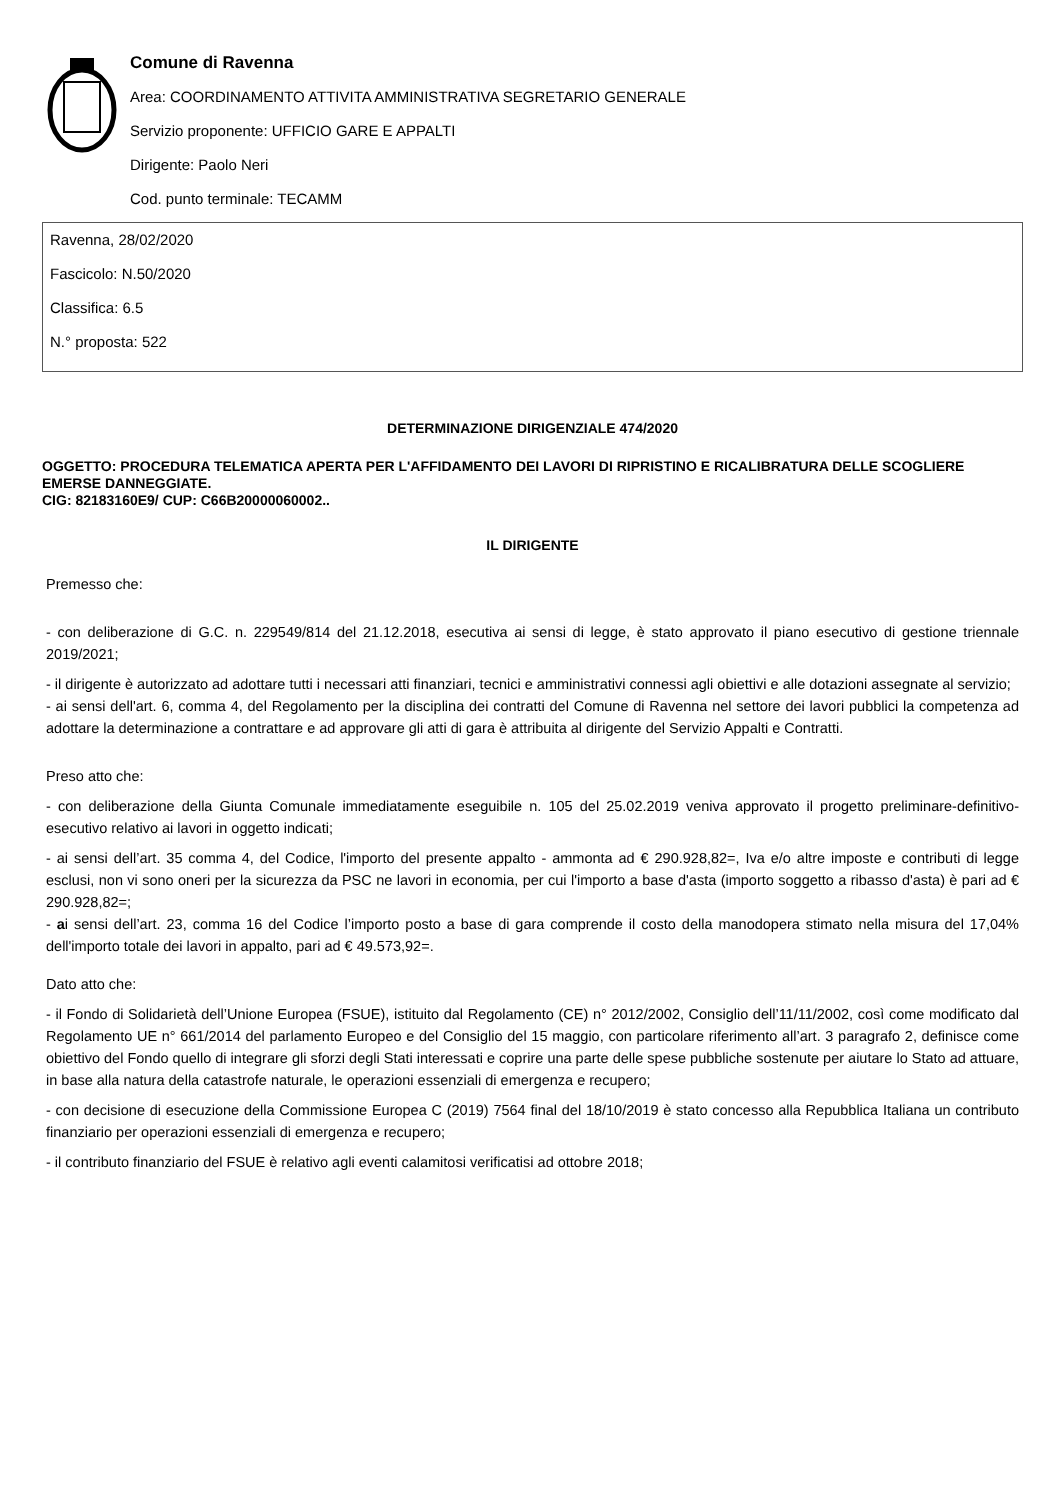Comune di Ravenna
Area: COORDINAMENTO ATTIVITA AMMINISTRATIVA SEGRETARIO GENERALE
Servizio proponente: UFFICIO GARE E APPALTI
Dirigente: Paolo Neri
Cod. punto terminale: TECAMM
Ravenna, 28/02/2020
Fascicolo: N.50/2020
Classifica: 6.5
N.° proposta: 522
DETERMINAZIONE DIRIGENZIALE 474/2020
OGGETTO: PROCEDURA TELEMATICA APERTA PER L'AFFIDAMENTO DEI LAVORI DI RIPRISTINO E RICALIBRATURA DELLE SCOGLIERE EMERSE DANNEGGIATE.
CIG: 82183160E9/ CUP: C66B20000060002..
IL DIRIGENTE
Premesso che:
- con deliberazione di G.C. n. 229549/814 del 21.12.2018, esecutiva ai sensi di legge, è stato approvato il piano esecutivo di gestione triennale 2019/2021;
- il dirigente è autorizzato ad adottare tutti i necessari atti finanziari, tecnici e amministrativi connessi agli obiettivi e alle dotazioni assegnate al servizio;
- ai sensi dell'art. 6, comma 4, del Regolamento per la disciplina dei contratti del Comune di Ravenna nel settore dei lavori pubblici la competenza ad adottare la determinazione a contrattare e ad approvare gli atti di gara è attribuita al dirigente del Servizio Appalti e Contratti.
Preso atto che:
- con deliberazione della Giunta Comunale immediatamente eseguibile n. 105 del 25.02.2019 veniva approvato il progetto preliminare-definitivo-esecutivo relativo ai lavori in oggetto indicati;
- ai sensi dell’art. 35 comma 4, del Codice, l'importo del presente appalto - ammonta ad € 290.928,82=, Iva e/o altre imposte e contributi di legge esclusi, non vi sono oneri per la sicurezza da PSC ne lavori in economia, per cui l'importo a base d'asta (importo soggetto a ribasso d'asta) è pari ad € 290.928,82=;
- ai sensi dell’art. 23, comma 16 del Codice l’importo posto a base di gara comprende il costo della manodopera stimato nella misura del 17,04% dell'importo totale dei lavori in appalto, pari ad € 49.573,92=.
Dato atto che:
- il Fondo di Solidarietà dell’Unione Europea (FSUE), istituito dal Regolamento (CE) n° 2012/2002, Consiglio dell’11/11/2002, così come modificato dal Regolamento UE n° 661/2014 del parlamento Europeo e del Consiglio del 15 maggio, con particolare riferimento all’art. 3 paragrafo 2, definisce come obiettivo del Fondo quello di integrare gli sforzi degli Stati interessati e coprire una parte delle spese pubbliche sostenute per aiutare lo Stato ad attuare, in base alla natura della catastrofe naturale, le operazioni essenziali di emergenza e recupero;
- con decisione di esecuzione della Commissione Europea C (2019) 7564 final del 18/10/2019 è stato concesso alla Repubblica Italiana un contributo finanziario per operazioni essenziali di emergenza e recupero;
- il contributo finanziario del FSUE è relativo agli eventi calamitosi verificatisi ad ottobre 2018;